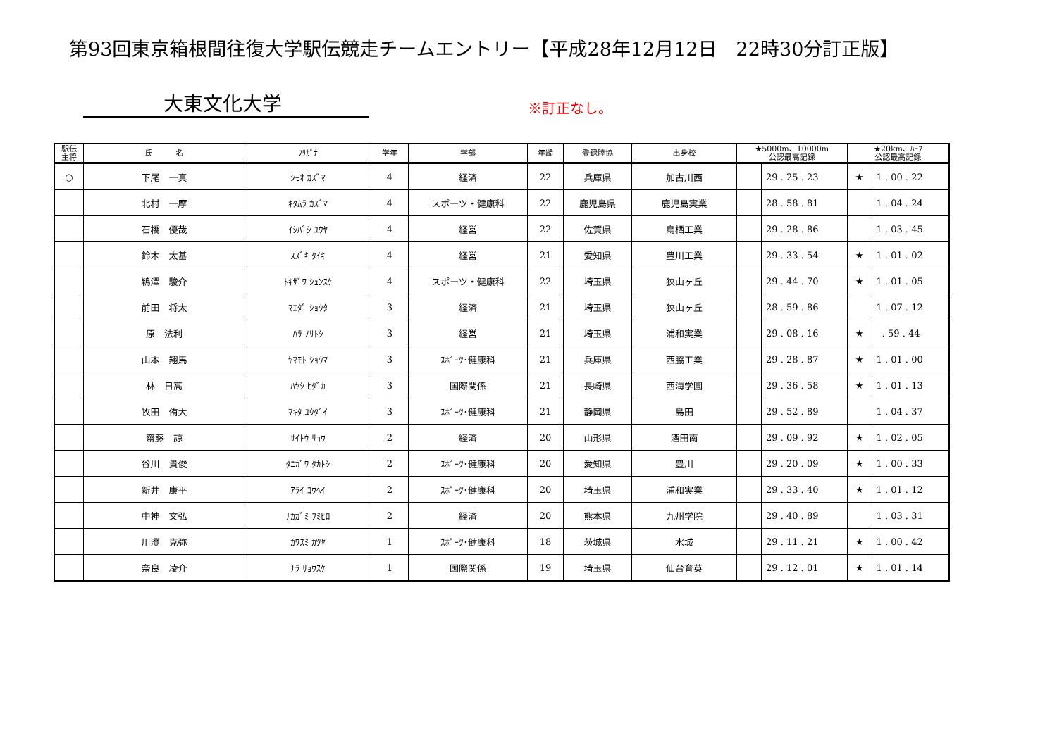第93回東京箱根間往復大学駅伝競走チームエントリー【平成28年12月12日　22時30分訂正版】
大東文化大学
※訂正なし。
| 駅伝 主将 | 氏 名 | ﾌﾘｶﾞﾅ | 学年 | 学部 | 年齢 | 登録陸協 | 出身校 | ★5000m、10000m 公認最高記録 | | ★20km、ﾊｰﾌ 公認最高記録 | |
| --- | --- | --- | --- | --- | --- | --- | --- | --- | --- | --- | --- |
| ○ | 下尾 一真 | ｼﾓｵ ｶｽﾞﾏ | 4 | 経済 | 22 | 兵庫県 | 加古川西 | | 29 . 25 . 23 | ★ | 1 . 00 . 22 |
| | 北村 一摩 | ｷﾀﾑﾗ ｶｽﾞﾏ | 4 | スポーツ・健康科 | 22 | 鹿児島県 | 鹿児島実業 | | 28 . 58 . 81 | | 1 . 04 . 24 |
| | 石橋 優哉 | ｲｼﾊﾞｼ ﾕｳﾔ | 4 | 経営 | 22 | 佐賀県 | 鳥栖工業 | | 29 . 28 . 86 | | 1 . 03 . 45 |
| | 鈴木 太基 | ｽｽﾞｷ ﾀｲｷ | 4 | 経営 | 21 | 愛知県 | 豊川工業 | | 29 . 33 . 54 | ★ | 1 . 01 . 02 |
| | 鴇澤 駿介 | ﾄｷｻﾞﾜ ｼｭﾝｽｹ | 4 | スポーツ・健康科 | 22 | 埼玉県 | 狭山ヶ丘 | | 29 . 44 . 70 | ★ | 1 . 01 . 05 |
| | 前田 将太 | ﾏｴﾀﾞ ｼｮｳﾀ | 3 | 経済 | 21 | 埼玉県 | 狭山ヶ丘 | | 28 . 59 . 86 | | 1 . 07 . 12 |
| | 原 法利 | ﾊﾗ ﾉﾘﾄｼ | 3 | 経営 | 21 | 埼玉県 | 浦和実業 | | 29 . 08 . 16 | ★ | . 59 . 44 |
| | 山本 翔馬 | ﾔﾏﾓﾄ ｼｮｳﾏ | 3 | ｽﾎﾟｰﾂ･健康科 | 21 | 兵庫県 | 西脇工業 | | 29 . 28 . 87 | ★ | 1 . 01 . 00 |
| | 林 日高 | ﾊﾔｼ ﾋﾀﾞｶ | 3 | 国際関係 | 21 | 長崎県 | 西海学園 | | 29 . 36 . 58 | ★ | 1 . 01 . 13 |
| | 牧田 侑大 | ﾏｷﾀ ﾕｳﾀﾞｲ | 3 | ｽﾎﾟｰﾂ･健康科 | 21 | 静岡県 | 島田 | | 29 . 52 . 89 | | 1 . 04 . 37 |
| | 齋藤 諒 | ｻｲﾄｳ ﾘｮｳ | 2 | 経済 | 20 | 山形県 | 酒田南 | | 29 . 09 . 92 | ★ | 1 . 02 . 05 |
| | 谷川 貴俊 | ﾀﾆｶﾞﾜ ﾀｶﾄｼ | 2 | ｽﾎﾟｰﾂ･健康科 | 20 | 愛知県 | 豊川 | | 29 . 20 . 09 | ★ | 1 . 00 . 33 |
| | 新井 康平 | ｱﾗｲ ｺｳﾍｲ | 2 | ｽﾎﾟｰﾂ･健康科 | 20 | 埼玉県 | 浦和実業 | | 29 . 33 . 40 | ★ | 1 . 01 . 12 |
| | 中神 文弘 | ﾅｶｶﾞﾐ ﾌﾐﾋﾛ | 2 | 経済 | 20 | 熊本県 | 九州学院 | | 29 . 40 . 89 | | 1 . 03 . 31 |
| | 川澄 克弥 | ｶﾜｽﾐ ｶﾂﾔ | 1 | ｽﾎﾟｰﾂ･健康科 | 18 | 茨城県 | 水城 | | 29 . 11 . 21 | ★ | 1 . 00 . 42 |
| | 奈良 凌介 | ﾅﾗ ﾘｮｳｽｹ | 1 | 国際関係 | 19 | 埼玉県 | 仙台育英 | | 29 . 12 . 01 | ★ | 1 . 01 . 14 |